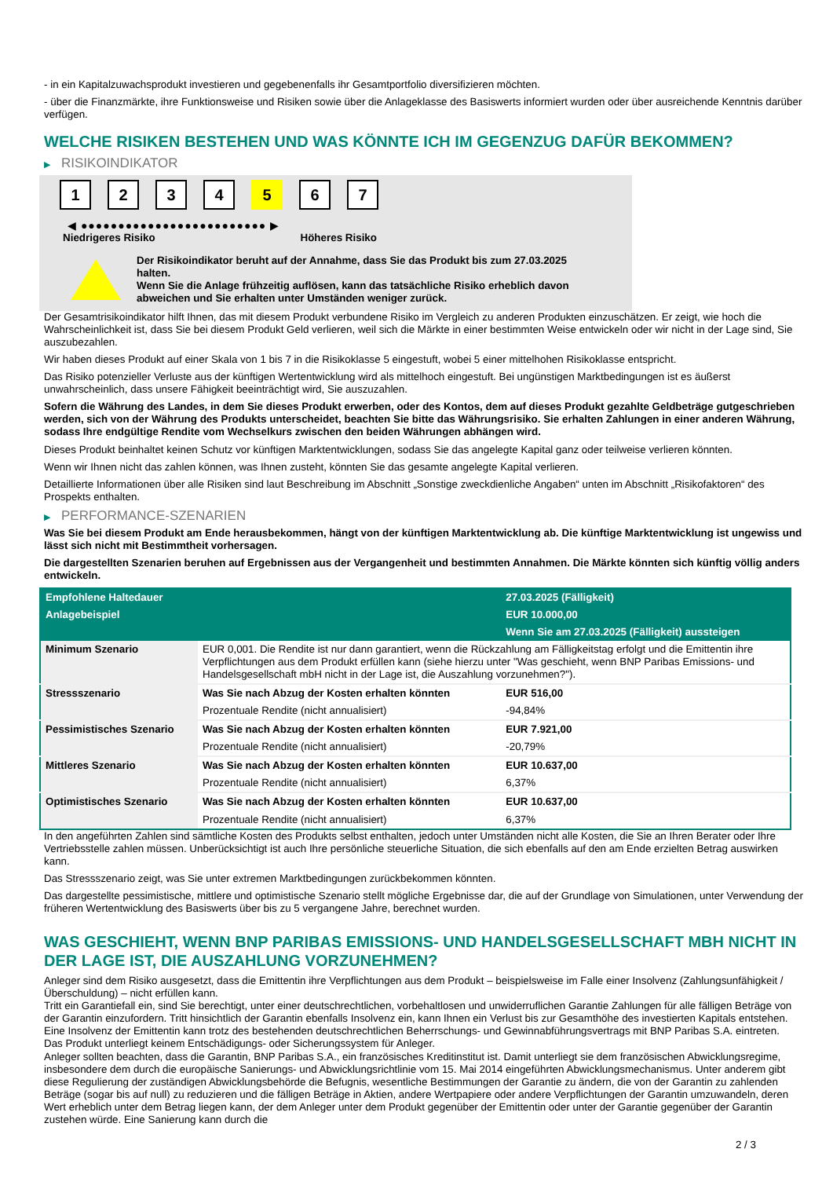- in ein Kapitalzuwachsprodukt investieren und gegebenenfalls ihr Gesamtportfolio diversifizieren möchten.
- über die Finanzmärkte, ihre Funktionsweise und Risiken sowie über die Anlageklasse des Basiswerts informiert wurden oder über ausreichende Kenntnis darüber verfügen.
WELCHE RISIKEN BESTEHEN UND WAS KÖNNTE ICH IM GEGENZUG DAFÜR BEKOMMEN?
▶ RISIKOINDIKATOR
1 2 3 4 5 6 7
◀ ●●●●●●●●●●●●●●●●●●●●●●●●● ▶
Niedrigeres Risiko Höheres Risiko
Der Risikoindikator beruht auf der Annahme, dass Sie das Produkt bis zum 27.03.2025 halten.
Wenn Sie die Anlage frühzeitig auflösen, kann das tatsächliche Risiko erheblich davon abweichen und Sie erhalten unter Umständen weniger zurück.
Der Gesamtrisikoindikator hilft Ihnen, das mit diesem Produkt verbundene Risiko im Vergleich zu anderen Produkten einzuschätzen. Er zeigt, wie hoch die Wahrscheinlichkeit ist, dass Sie bei diesem Produkt Geld verlieren, weil sich die Märkte in einer bestimmten Weise entwickeln oder wir nicht in der Lage sind, Sie auszubezahlen.
Wir haben dieses Produkt auf einer Skala von 1 bis 7 in die Risikoklasse 5 eingestuft, wobei 5 einer mittelhohen Risikoklasse entspricht.
Das Risiko potenzieller Verluste aus der künftigen Wertentwicklung wird als mittelhoch eingestuft. Bei ungünstigen Marktbedingungen ist es äußerst unwahrscheinlich, dass unsere Fähigkeit beeinträchtigt wird, Sie auszuzahlen.
Sofern die Währung des Landes, in dem Sie dieses Produkt erwerben, oder des Kontos, dem auf dieses Produkt gezahlte Geldbeträge gutgeschrieben werden, sich von der Währung des Produkts unterscheidet, beachten Sie bitte das Währungsrisiko. Sie erhalten Zahlungen in einer anderen Währung, sodass Ihre endgültige Rendite vom Wechselkurs zwischen den beiden Währungen abhängen wird.
Dieses Produkt beinhaltet keinen Schutz vor künftigen Marktentwicklungen, sodass Sie das angelegte Kapital ganz oder teilweise verlieren könnten.
Wenn wir Ihnen nicht das zahlen können, was Ihnen zusteht, könnten Sie das gesamte angelegte Kapital verlieren.
Detaillierte Informationen über alle Risiken sind laut Beschreibung im Abschnitt „Sonstige zweckdienliche Angaben“ unten im Abschnitt „Risikofaktoren“ des Prospekts enthalten.
▶ PERFORMANCE-SZENARIEN
Was Sie bei diesem Produkt am Ende herausbekommen, hängt von der künftigen Marktentwicklung ab. Die künftige Marktentwicklung ist ungewiss und lässt sich nicht mit Bestimmtheit vorhersagen.
Die dargestellten Szenarien beruhen auf Ergebnissen aus der Vergangenheit und bestimmten Annahmen. Die Märkte könnten sich künftig völlig anders entwickeln.
| Empfohlene Haltedauer | | 27.03.2025 (Fälligkeit) |
| Anlagebeispiel | | EUR 10.000,00 |
| | | Wenn Sie am 27.03.2025 (Fälligkeit) aussteigen |
| Minimum Szenario | EUR 0,001. Die Rendite ist nur dann garantiert, wenn die Rückzahlung am Fälligkeitstag erfolgt und die Emittentin ihre Verpflichtungen aus dem Produkt erfüllen kann (siehe hierzu unter "Was geschieht, wenn BNP Paribas Emissions- und Handelsgesellschaft mbH nicht in der Lage ist, die Auszahlung vorzunehmen?"). | |
| Stressszenario | Was Sie nach Abzug der Kosten erhalten könnten | EUR 516,00 |
| | Prozentuale Rendite (nicht annualisiert) | -94,84% |
| Pessimistisches Szenario | Was Sie nach Abzug der Kosten erhalten könnten | EUR 7.921,00 |
| | Prozentuale Rendite (nicht annualisiert) | -20,79% |
| Mittleres Szenario | Was Sie nach Abzug der Kosten erhalten könnten | EUR 10.637,00 |
| | Prozentuale Rendite (nicht annualisiert) | 6,37% |
| Optimistisches Szenario | Was Sie nach Abzug der Kosten erhalten könnten | EUR 10.637,00 |
| | Prozentuale Rendite (nicht annualisiert) | 6,37% |
In den angeführten Zahlen sind sämtliche Kosten des Produkts selbst enthalten, jedoch unter Umständen nicht alle Kosten, die Sie an Ihren Berater oder Ihre Vertriebsstelle zahlen müssen. Unberücksichtigt ist auch Ihre persönliche steuerliche Situation, die sich ebenfalls auf den am Ende erzielten Betrag auswirken kann.
Das Stressszenario zeigt, was Sie unter extremen Marktbedingungen zurückbekommen könnten.
Das dargestellte pessimistische, mittlere und optimistische Szenario stellt mögliche Ergebnisse dar, die auf der Grundlage von Simulationen, unter Verwendung der früheren Wertentwicklung des Basiswerts über bis zu 5 vergangene Jahre, berechnet wurden.
WAS GESCHIEHT, WENN BNP PARIBAS EMISSIONS- UND HANDELSGESELLSCHAFT MBH NICHT IN DER LAGE IST, DIE AUSZAHLUNG VORZUNEHMEN?
Anleger sind dem Risiko ausgesetzt, dass die Emittentin ihre Verpflichtungen aus dem Produkt – beispielsweise im Falle einer Insolvenz (Zahlungsunfähigkeit / Überschuldung) – nicht erfüllen kann.
Tritt ein Garantiefall ein, sind Sie berechtigt, unter einer deutschrechtlichen, vorbehaltlosen und unwiderruflichen Garantie Zahlungen für alle fälligen Beträge von der Garantin einzufordern. Tritt hinsichtlich der Garantin ebenfalls Insolvenz ein, kann Ihnen ein Verlust bis zur Gesamthöhe des investierten Kapitals entstehen. Eine Insolvenz der Emittentin kann trotz des bestehenden deutschrechtlichen Beherrschungs- und Gewinnabführungsvertrags mit BNP Paribas S.A. eintreten.
Das Produkt unterliegt keinem Entschädigungs- oder Sicherungssystem für Anleger.
Anleger sollten beachten, dass die Garantin, BNP Paribas S.A., ein französisches Kreditinstitut ist. Damit unterliegt sie dem französischen Abwicklungsregime, insbesondere dem durch die europäische Sanierungs- und Abwicklungsrichtlinie vom 15. Mai 2014 eingeführten Abwicklungsmechanismus. Unter anderem gibt diese Regulierung der zuständigen Abwicklungsbehörde die Befugnis, wesentliche Bestimmungen der Garantie zu ändern, die von der Garantin zu zahlenden Beträge (sogar bis auf null) zu reduzieren und die fälligen Beträge in Aktien, andere Wertpapiere oder andere Verpflichtungen der Garantin umzuwandeln, deren Wert erheblich unter dem Betrag liegen kann, der dem Anleger unter dem Produkt gegenüber der Emittentin oder unter der Garantie gegenüber der Garantin zustehen würde. Eine Sanierung kann durch die
2 / 3